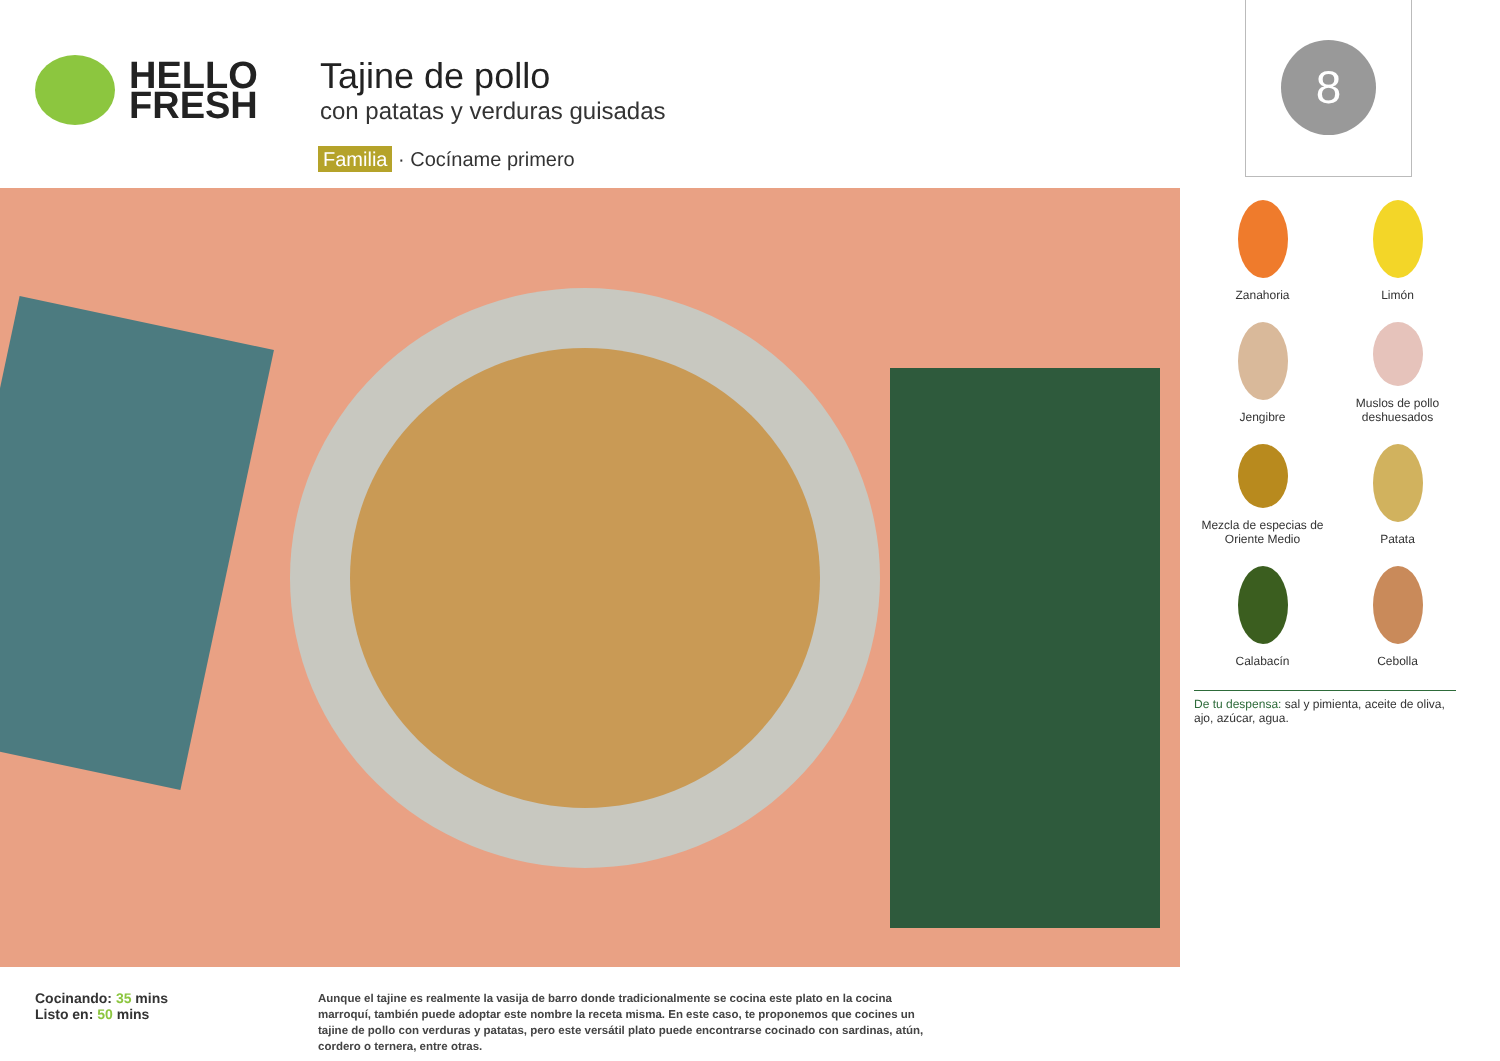HELLO
FRESH
Tajine de pollo
con patatas y verduras guisadas
Familia · Cocíname primero
8
Zanahoria
Limón
Jengibre
Muslos de pollo deshuesados
Mezcla de especias de Oriente Medio
Patata
Calabacín
Cebolla
De tu despensa: sal y pimienta, aceite de oliva, ajo, azúcar, agua.
Cocinando: 35 mins
Listo en: 50 mins
Aunque el tajine es realmente la vasija de barro donde tradicionalmente se cocina este plato en la cocina marroquí, también puede adoptar este nombre la receta misma. En este caso, te proponemos que cocines un tajine de pollo con verduras y patatas, pero este versátil plato puede encontrarse cocinado con sardinas, atún, cordero o ternera, entre otras.